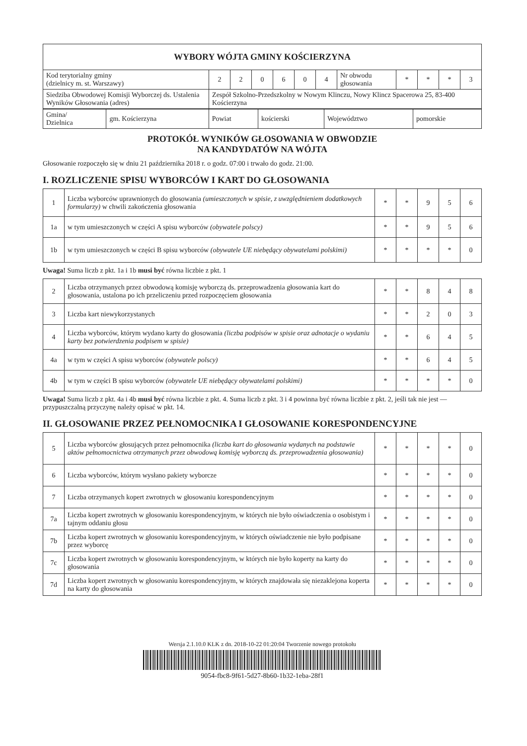| WYBORY WÓJTA GMINY KOŚCIERZYNA | | | | | | | | | | | |
| Kod terytorialny gminy (dzielnicy m. st. Warszawy) | 2 | 2 | 0 | 6 | 0 | 4 | Nr obwodu głosowania | * | * | * | 3 |
| Siedziba Obwodowej Komisji Wyborczej ds. Ustalenia Wyników Głosowania (adres) | Zespół Szkolno-Przedszkolny w Nowym Klinczu, Nowy Klincz Spacerowa 25, 83-400 Kościerzyna | | | | | | | | | | |
| Gmina/ Dzielnica | gm. Kościerzyna | Powiat | kościerski | Województwo | pomorskie |
PROTOKÓŁ WYNIKÓW GŁOSOWANIA W OBWODZIE
NA KANDYDATÓW NA WÓJTA
Głosowanie rozpoczęło się w dniu 21 października 2018 r. o godz. 07:00 i trwało do godz. 21:00.
I. ROZLICZENIE SPISU WYBORCÓW I KART DO GŁOSOWANIA
| 1 | Liczba wyborców uprawnionych do głosowania (umieszczonych w spisie, z uwzględnieniem dodatkowych formularzy) w chwili zakończenia głosowania | * | * | 9 | 5 | 6 |
| 1a | w tym umieszczonych w części A spisu wyborców (obywatele polscy) | * | * | 9 | 5 | 6 |
| 1b | w tym umieszczonych w części B spisu wyborców (obywatele UE niebędący obywatelami polskimi) | * | * | * | * | 0 |
Uwaga! Suma liczb z pkt. 1a i 1b musi być równa liczbie z pkt. 1
| 2 | Liczba otrzymanych przez obwodową komisję wyborczą ds. przeprowadzenia głosowania kart do głosowania, ustalona po ich przeliczeniu przed rozpoczęciem głosowania | * | * | 8 | 4 | 8 |
| 3 | Liczba kart niewykorzystanych | * | * | 2 | 0 | 3 |
| 4 | Liczba wyborców, którym wydano karty do głosowania (liczba podpisów w spisie oraz adnotacje o wydaniu karty bez potwierdzenia podpisem w spisie) | * | * | 6 | 4 | 5 |
| 4a | w tym w części A spisu wyborców (obywatele polscy) | * | * | 6 | 4 | 5 |
| 4b | w tym w części B spisu wyborców (obywatele UE niebędący obywatelami polskimi) | * | * | * | * | 0 |
Uwaga! Suma liczb z pkt. 4a i 4b musi być równa liczbie z pkt. 4. Suma liczb z pkt. 3 i 4 powinna być równa liczbie z pkt. 2, jeśli tak nie jest — przypuszczalną przyczynę należy opisać w pkt. 14.
II. GŁOSOWANIE PRZEZ PEŁNOMOCNIKA I GŁOSOWANIE KORESPONDENCYJNE
| 5 | Liczba wyborców głosujących przez pełnomocnika (liczba kart do głosowania wydanych na podstawie aktów pełnomocnictwa otrzymanych przez obwodową komisję wyborczą ds. przeprowadzenia głosowania) | * | * | * | * | 0 |
| 6 | Liczba wyborców, którym wysłano pakiety wyborcze | * | * | * | * | 0 |
| 7 | Liczba otrzymanych kopert zwrotnych w głosowaniu korespondencyjnym | * | * | * | * | 0 |
| 7a | Liczba kopert zwrotnych w głosowaniu korespondencyjnym, w których nie było oświadczenia o osobistym i tajnym oddaniu głosu | * | * | * | * | 0 |
| 7b | Liczba kopert zwrotnych w głosowaniu korespondencyjnym, w których oświadczenie nie było podpisane przez wyborcę | * | * | * | * | 0 |
| 7c | Liczba kopert zwrotnych w głosowaniu korespondencyjnym, w których nie było koperty na karty do głosowania | * | * | * | * | 0 |
| 7d | Liczba kopert zwrotnych w głosowaniu korespondencyjnym, w których znajdowała się niezaklejona koperta na karty do głosowania | * | * | * | * | 0 |
Wersja 2.1.10.0 KLK z dn. 2018-10-22 01:20:04 Tworzenie nowego protokołu
9054-fbc8-9f61-5d27-8b60-1b32-1eba-28f1